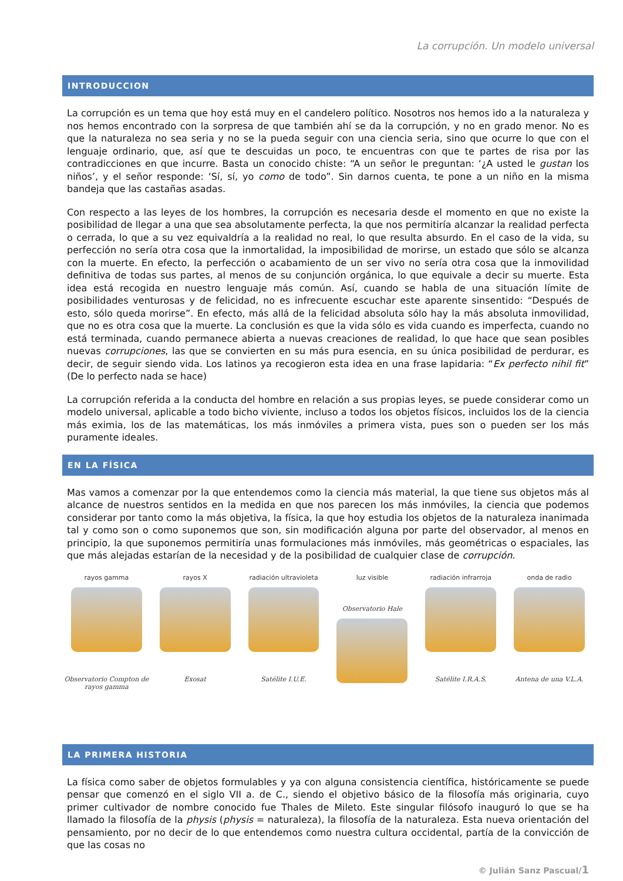La corrupción. Un modelo universal
INTRODUCCION
La corrupción es un tema que hoy está muy en el candelero político. Nosotros nos hemos ido a la naturaleza y nos hemos encontrado con la sorpresa de que también ahí se da la corrupción, y no en grado menor. No es que la naturaleza no sea seria y no se la pueda seguir con una ciencia seria, sino que ocurre lo que con el lenguaje ordinario, que, así que te descuidas un poco, te encuentras con que te partes de risa por las contradicciones en que incurre. Basta un conocido chiste: “A un señor le preguntan: ‘¿A usted le gustan los niños’, y el señor responde: ‘Sí, sí, yo como de todo”. Sin darnos cuenta, te pone a un niño en la misma bandeja que las castañas asadas.
Con respecto a las leyes de los hombres, la corrupción es necesaria desde el momento en que no existe la posibilidad de llegar a una que sea absolutamente perfecta, la que nos permitiría alcanzar la realidad perfecta o cerrada, lo que a su vez equivaldría a la realidad no real, lo que resulta absurdo. En el caso de la vida, su perfección no sería otra cosa que la inmortalidad, la imposibilidad de morirse, un estado que sólo se alcanza con la muerte. En efecto, la perfección o acabamiento de un ser vivo no sería otra cosa que la inmovilidad definitiva de todas sus partes, al menos de su conjunción orgánica, lo que equivale a decir su muerte. Esta idea está recogida en nuestro lenguaje más común. Así, cuando se habla de una situación límite de posibilidades venturosas y de felicidad, no es infrecuente escuchar este aparente sinsentido: “Después de esto, sólo queda morirse”. En efecto, más allá de la felicidad absoluta sólo hay la más absoluta inmovilidad, que no es otra cosa que la muerte. La conclusión es que la vida sólo es vida cuando es imperfecta, cuando no está terminada, cuando permanece abierta a nuevas creaciones de realidad, lo que hace que sean posibles nuevas corrupciones, las que se convierten en su más pura esencia, en su única posibilidad de perdurar, es decir, de seguir siendo vida. Los latinos ya recogieron esta idea en una frase lapidaria: “Ex perfecto nihil fit” (De lo perfecto nada se hace)
La corrupción referida a la conducta del hombre en relación a sus propias leyes, se puede considerar como un modelo universal, aplicable a todo bicho viviente, incluso a todos los objetos físicos, incluidos los de la ciencia más eximia, los de las matemáticas, los más inmóviles a primera vista, pues son o pueden ser los más puramente ideales.
EN LA FÍSICA
Mas vamos a comenzar por la que entendemos como la ciencia más material, la que tiene sus objetos más al alcance de nuestros sentidos en la medida en que nos parecen los más inmóviles, la ciencia que podemos considerar por tanto como la más objetiva, la física, la que hoy estudia los objetos de la naturaleza inanimada tal y como son o como suponemos que son, sin modificación alguna por parte del observador, al menos en principio, la que suponemos permitiría unas formulaciones más inmóviles, más geométricas o espaciales, las que más alejadas estarían de la necesidad y de la posibilidad de cualquier clase de corrupción.
rayos gamma
Observatorio Compton de rayos gamma
rayos X
Exosat
radiación ultravioleta
Satélite I.U.E.
luz visible
Observatorio Hale
radiación infrarroja
Satélite I.R.A.S.
onda de radio
Antena de una V.L.A.
LA PRIMERA HISTORIA
La física como saber de objetos formulables y ya con alguna consistencia científica, históricamente se puede pensar que comenzó en el siglo VII a. de C., siendo el objetivo básico de la filosofía más originaria, cuyo primer cultivador de nombre conocido fue Thales de Mileto. Este singular filósofo inauguró lo que se ha llamado la filosofía de la physis (physis = naturaleza), la filosofía de la naturaleza. Esta nueva orientación del pensamiento, por no decir de lo que entendemos como nuestra cultura occidental, partía de la convicción de que las cosas no
© Julián Sanz Pascual/1